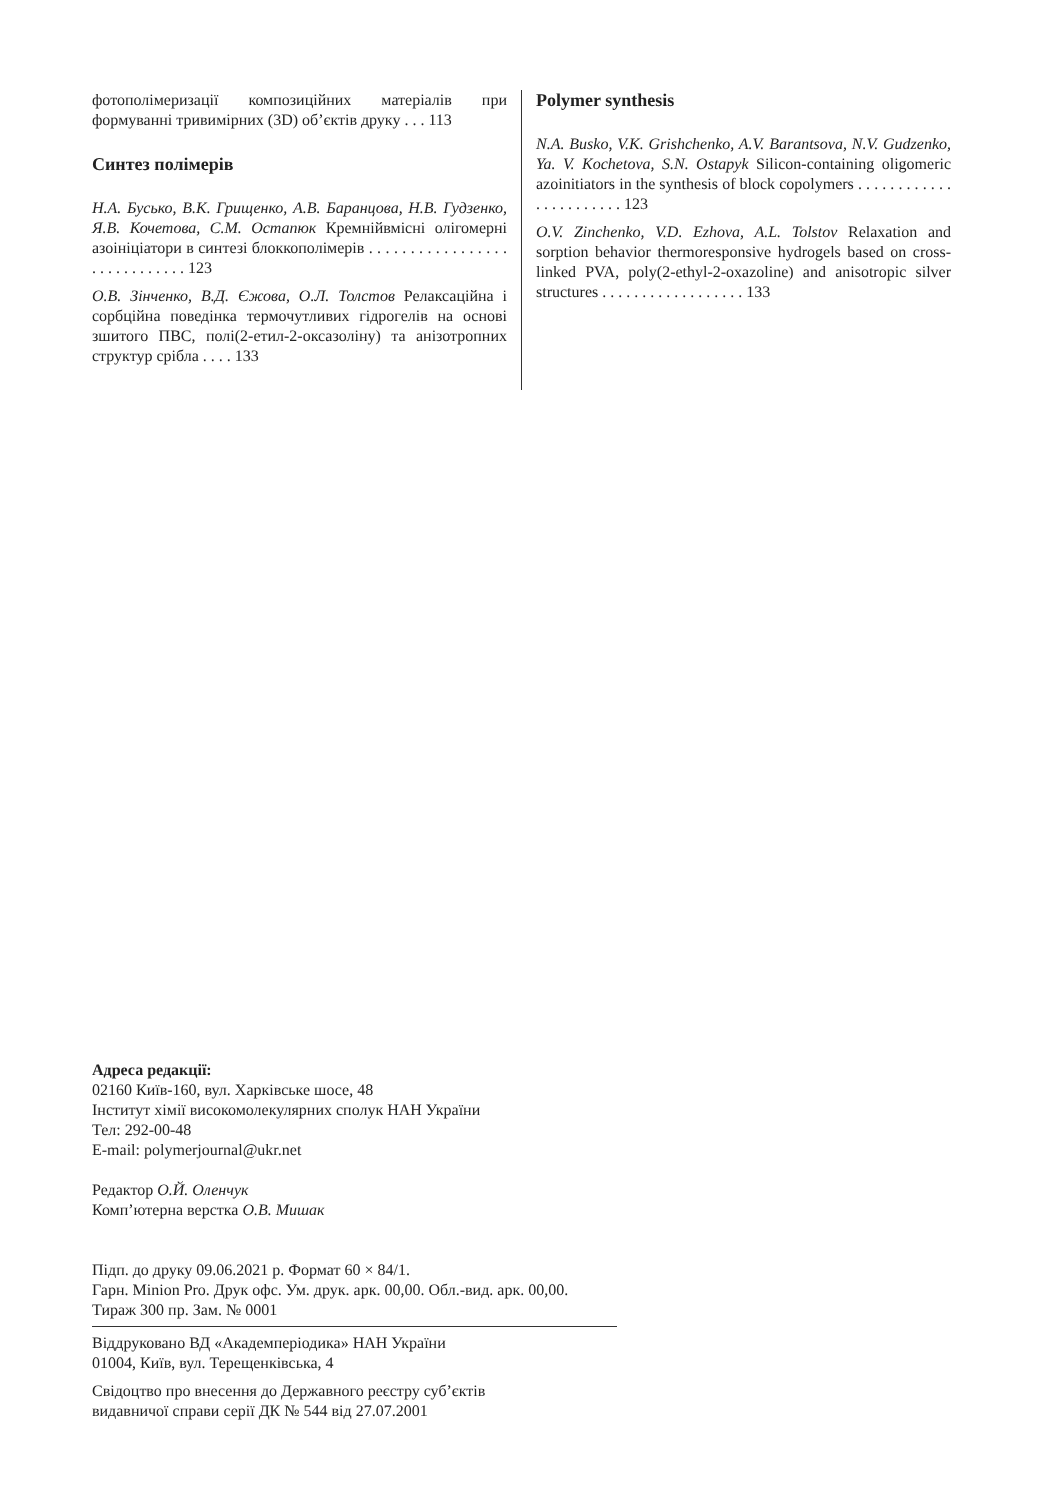фотополімеризації композиційних матеріалів при формуванні тривимірних (3D) об’єктів друку . . . 113
Синтез полімерів
Н.А. Бусько, В.К. Грищенко, А.В. Баранцова, Н.В. Гудзенко, Я.В. Кочетова, С.М. Остапюк Кремнійвмісні олігомерні азоініціатори в синтезі блоккополімерів . . . . . . . . . . . . . . . . . . . . . . . . . . . . . 123
О.В. Зінченко, В.Д. Єжова, О.Л. Толстов Релаксаційна і сорбційна поведінка термочутливих гідрогелів на основі зшитого ПВС, полі(2-етил-2-оксазоліну) та анізотропних структур срібла . . . . 133
Polymer synthesis
N.A. Busko, V.K. Grishchenko, A.V. Barantsova, N.V. Gudzenko, Ya. V. Kochetova, S.N. Ostapyk Silicon-containing oligomeric azoinitiators in the synthesis of block copolymers . . . . . . . . . . . . . . . . . . . . . . . 123
O.V. Zinchenko, V.D. Ezhova, A.L. Tolstov Relaxation and sorption behavior thermoresponsive hydrogels based on cross-linked PVA, poly(2-ethyl-2-oxazoline) and anisotropic silver structures . . . . . . . . . . . . . . . . . . 133
Адреса редакції:
02160 Київ-160, вул. Харківське шосе, 48
Інститут хімії високомолекулярних сполук НАН України
Тел: 292-00-48
E-mail: polymerjournal@ukr.net
Редактор О.Й. Оленчук
Комп’ютерна верстка О.В. Мишак
Підп. до друку 09.06.2021 р. Формат 60 × 84/1.
Гарн. Minion Pro. Друк офс. Ум. друк. арк. 00,00. Обл.-вид. арк. 00,00.
Тираж 300 пр. Зам. № 0001
Віддруковано ВД «Академперіодика» НАН України
01004, Київ, вул. Терещенківська, 4
Свідоцтво про внесення до Державного реєстру суб’єктів
видавничої справи серії ДК № 544 від 27.07.2001